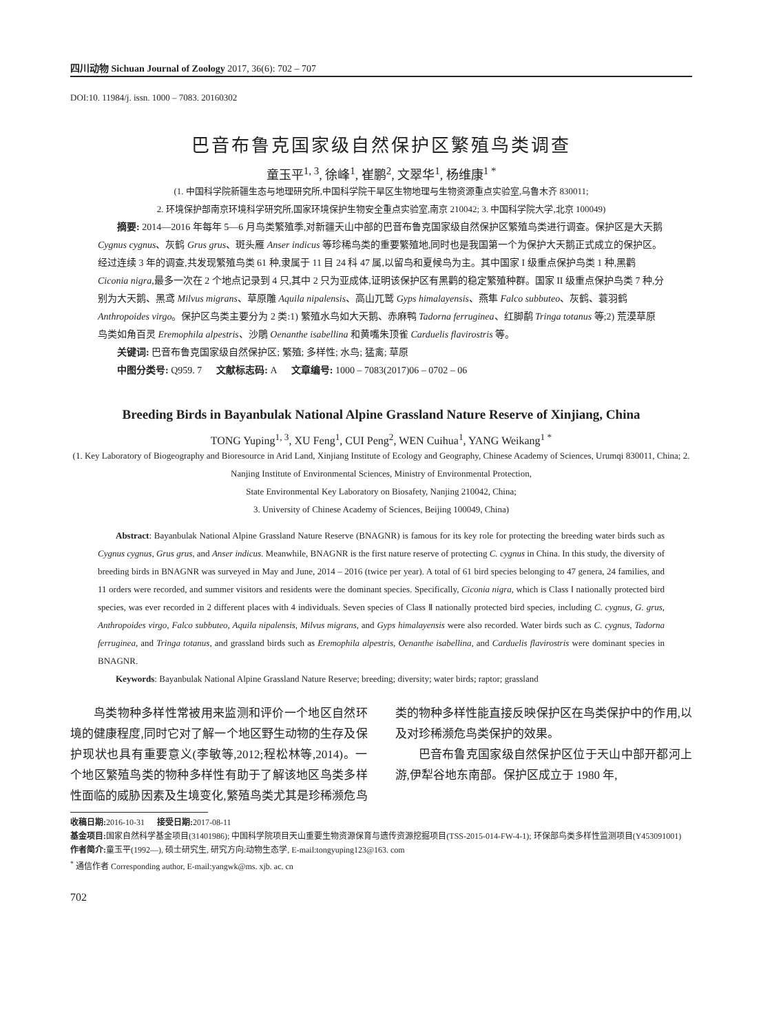四川动物 Sichuan Journal of Zoology 2017, 36(6): 702 – 707
DOI:10. 11984/j. issn. 1000 – 7083. 20160302
巴音布鲁克国家级自然保护区繁殖鸟类调查
童玉平<sup>1, 3</sup>, 徐峰<sup>1</sup>, 崔鹏<sup>2</sup>, 文翠华<sup>1</sup>, 杨维康<sup>1 *</sup>
(1. 中国科学院新疆生态与地理研究所,中国科学院干旱区生物地理与生物资源重点实验室,乌鲁木齐 830011;
2. 环境保护部南京环境科学研究所,国家环境保护生物安全重点实验室,南京 210042; 3. 中国科学院大学,北京 100049)
摘要: 2014—2016 年每年 5—6 月鸟类繁殖季,对新疆天山中部的巴音布鲁克国家级自然保护区繁殖鸟类进行调查。保护区是大天鹅 Cygnus cygnus、灰鹤 Grus grus、斑头雁 Anser indicus 等珍稀鸟类的重要繁殖地,同时也是我国第一个为保护大天鹅正式成立的保护区。经过连续 3 年的调查,共发现繁殖鸟类 61 种,隶属于 11 目 24 科 47 属,以留鸟和夏候鸟为主。其中国家 I 级重点保护鸟类 1 种,黑鹳 Ciconia nigra,最多一次在 2 个地点记录到 4 只,其中 2 只为亚成体,证明该保护区有黑鹳的稳定繁殖种群。国家 II 级重点保护鸟类 7 种,分别为大天鹅、黑鸢 Milvus migrans、草原雕 Aquila nipalensis、高山兀鹫 Gyps himalayensis、燕隼 Falco subbuteo、灰鹤、蓑羽鹤 Anthropoides virgo。保护区鸟类主要分为 2 类:1) 繁殖水鸟如大天鹅、赤麻鸭 Tadorna ferruginea、红脚鹬 Tringa totanus 等;2) 荒漠草原鸟类如角百灵 Eremophila alpestris、沙鵰 Oenanthe isabellina 和黄嘴朱顶雀 Carduelis flavirostris 等。
关键词: 巴音布鲁克国家级自然保护区; 繁殖; 多样性; 水鸟; 猛禽; 草原
中图分类号: Q959. 7 文献标志码: A 文章编号: 1000 – 7083(2017)06 – 0702 – 06
Breeding Birds in Bayanbulak National Alpine Grassland Nature Reserve of Xinjiang, China
TONG Yuping<sup>1, 3</sup>, XU Feng<sup>1</sup>, CUI Peng<sup>2</sup>, WEN Cuihua<sup>1</sup>, YANG Weikang<sup>1 *</sup>
(1. Key Laboratory of Biogeography and Bioresource in Arid Land, Xinjiang Institute of Ecology and Geography, Chinese Academy of Sciences, Urumqi 830011, China; 2. Nanjing Institute of Environmental Sciences, Ministry of Environmental Protection,
State Environmental Key Laboratory on Biosafety, Nanjing 210042, China;
3. University of Chinese Academy of Sciences, Beijing 100049, China)
Abstract: Bayanbulak National Alpine Grassland Nature Reserve (BNAGNR) is famous for its key role for protecting the breeding water birds such as Cygnus cygnus, Grus grus, and Anser indicus. Meanwhile, BNAGNR is the first nature reserve of protecting C. cygnus in China. In this study, the diversity of breeding birds in BNAGNR was surveyed in May and June, 2014 – 2016 (twice per year). A total of 61 bird species belonging to 47 genera, 24 families, and 11 orders were recorded, and summer visitors and residents were the dominant species. Specifically, Ciconia nigra, which is Class Ⅰ nationally protected bird species, was ever recorded in 2 different places with 4 individuals. Seven species of Class Ⅱ nationally protected bird species, including C. cygnus, G. grus, Anthropoides virgo, Falco subbuteo, Aquila nipalensis, Milvus migrans, and Gyps himalayensis were also recorded. Water birds such as C. cygnus, Tadorna ferruginea, and Tringa totanus, and grassland birds such as Eremophila alpestris, Oenanthe isabellina, and Carduelis flavirostris were dominant species in BNAGNR.
Keywords: Bayanbulak National Alpine Grassland Nature Reserve; breeding; diversity; water birds; raptor; grassland
鸟类物种多样性常被用来监测和评价一个地区自然环境的健康程度,同时它对了解一个地区野生动物的生存及保护现状也具有重要意义(李敏等,2012;程松林等,2014)。一个地区繁殖鸟类的物种多样性有助于了解该地区鸟类多样性面临的威胁因素及生境变化,繁殖鸟类尤其是珍稀濒危鸟类的物种多样性能直接反映保护区在鸟类保护中的作用,以及对珍稀濒危鸟类保护的效果。
巴音布鲁克国家级自然保护区位于天山中部开都河上游,伊犁谷地东南部。保护区成立于 1980 年,
收稿日期: 2016-10-31 接受日期: 2017-08-11
基金项目: 国家自然科学基金项目(31401986); 中国科学院项目天山重要生物资源保育与遗传资源挖掘项目(TSS-2015-014-FW-4-1); 环保部鸟类多样性监测项目(Y453091001)
作者简介: 童玉平(1992—), 硕士研究生, 研究方向:动物生态学, E-mail:tongyuping123@163. com
<sup>*</sup> 通信作者 Corresponding author, E-mail:yangwk@ms. xjb. ac. cn
702